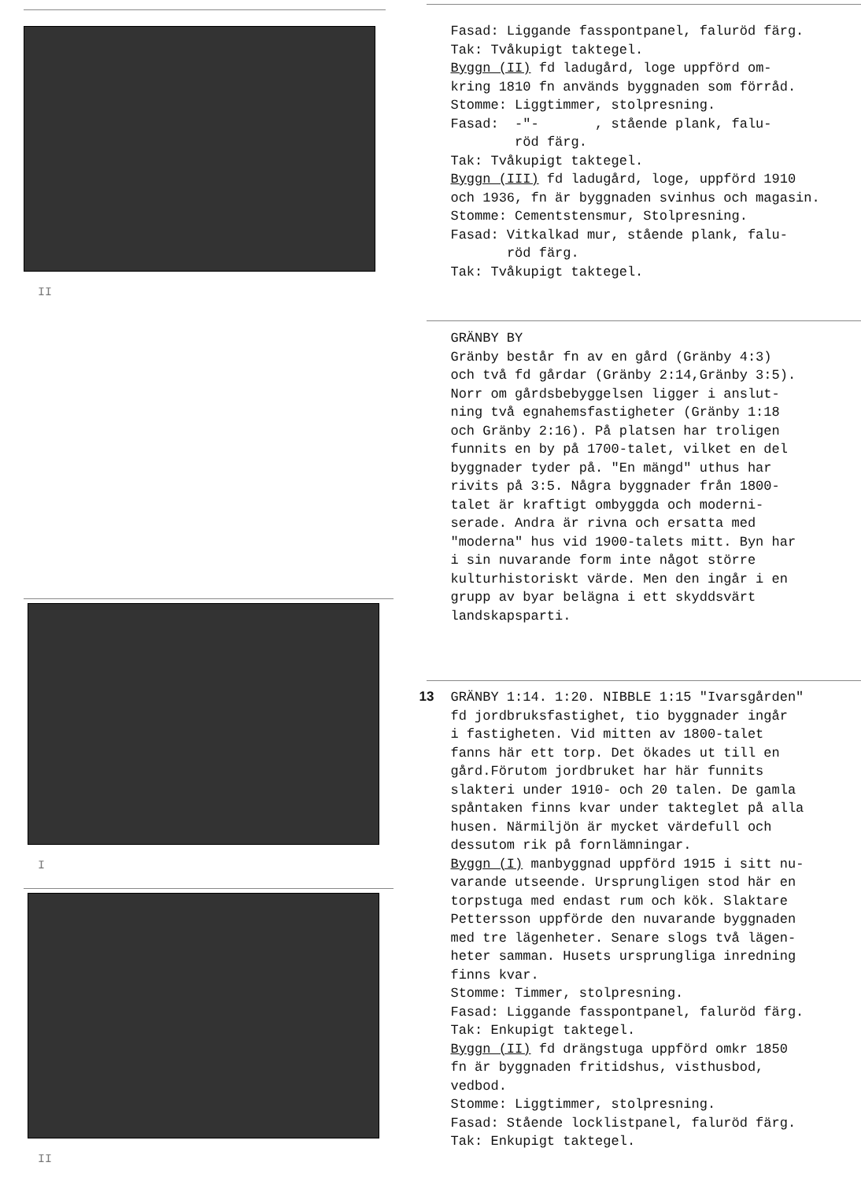II
I
II
Fasad: Liggande fasspontpanel, faluröd färg. Tak: Tvåkupigt taktegel. Byggn (II) fd ladugård, loge uppförd om- kring 1810 fn används byggnaden som förråd. Stomme: Liggtimmer, stolpresning. Fasad: -"- , stående plank, falu- röd färg. Tak: Tvåkupigt taktegel. Byggn (III) fd ladugård, loge, uppförd 1910 och 1936, fn är byggnaden svinhus och magasin. Stomme: Cementstensmur, Stolpresning. Fasad: Vitkalkad mur, stående plank, falu- röd färg. Tak: Tvåkupigt taktegel.
GRÄNBY BY Gränby består fn av en gård (Gränby 4:3) och två fd gårdar (Gränby 2:14,Gränby 3:5). Norr om gårdsbebyggelsen ligger i anslut- ning två egnahemsfastigheter (Gränby 1:18 och Gränby 2:16). På platsen har troligen funnits en by på 1700-talet, vilket en del byggnader tyder på. "En mängd" uthus har rivits på 3:5. Några byggnader från 1800- talet är kraftigt ombyggda och moderni- serade. Andra är rivna och ersatta med "moderna" hus vid 1900-talets mitt. Byn har i sin nuvarande form inte något större kulturhistoriskt värde. Men den ingår i en grupp av byar belägna i ett skyddsvärt landskapsparti.
13 GRÄNBY 1:14. 1:20. NIBBLE 1:15 "Ivarsgården" fd jordbruksfastighet, tio byggnader ingår i fastigheten. Vid mitten av 1800-talet fanns här ett torp. Det ökades ut till en gård.Förutom jordbruket har här funnits slakteri under 1910- och 20 talen. De gamla spåntaken finns kvar under takteglet på alla husen. Närmiljön är mycket värdefull och dessutom rik på fornlämningar. Byggn (I) manbyggnad uppförd 1915 i sitt nu- varande utseende. Ursprungligen stod här en torpstuga med endast rum och kök. Slaktare Pettersson uppförde den nuvarande byggnaden med tre lägenheter. Senare slogs två lägen- heter samman. Husets ursprungliga inredning finns kvar. Stomme: Timmer, stolpresning. Fasad: Liggande fasspontpanel, faluröd färg. Tak: Enkupigt taktegel. Byggn (II) fd drängstuga uppförd omkr 1850 fn är byggnaden fritidshus, visthusbod, vedbod. Stomme: Liggtimmer, stolpresning. Fasad: Stående locklistpanel, faluröd färg. Tak: Enkupigt taktegel.